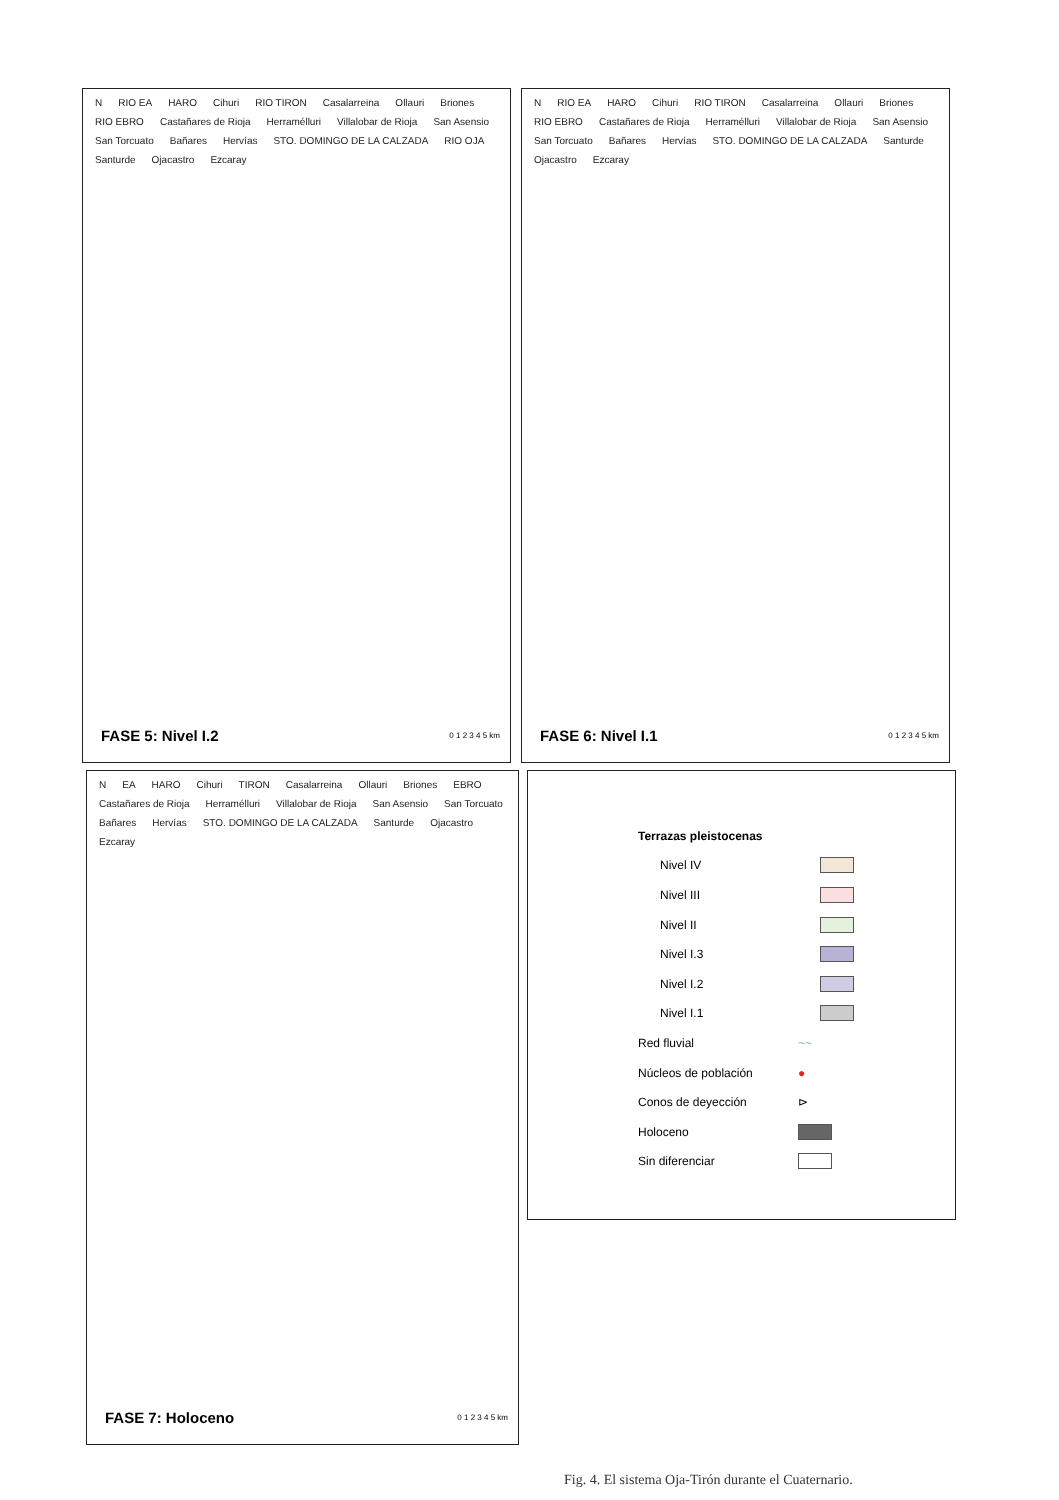N RIO EA HARO Cihuri RIO TIRON Casalarreina Ollauri Briones RIO EBRO Castañares de Rioja Herramélluri Villalobar de Rioja San Asensio San Torcuato Bañares Hervías STO. DOMINGO DE LA CALZADA RIO OJA Santurde Ojacastro Ezcaray
FASE 5: Nivel I.2 0 1 2 3 4 5 km
N RIO EA HARO Cihuri RIO TIRON Casalarreina Ollauri Briones RIO EBRO Castañares de Rioja Herramélluri Villalobar de Rioja San Asensio San Torcuato Bañares Hervías STO. DOMINGO DE LA CALZADA Santurde Ojacastro Ezcaray
FASE 6: Nivel I.1 0 1 2 3 4 5 km
N EA HARO Cihuri TIRON Casalarreina Ollauri Briones EBRO Castañares de Rioja Herramélluri Villalobar de Rioja San Asensio San Torcuato Bañares Hervías STO. DOMINGO DE LA CALZADA Santurde Ojacastro Ezcaray
FASE 7: Holoceno 0 1 2 3 4 5 km
Terrazas pleistocenas
Nivel IV
Nivel III
Nivel II
Nivel I.3
Nivel I.2
Nivel I.1
Red fluvial ~~
Núcleos de población ●
Conos de deyección ⊳
Holoceno
Sin diferenciar
Fig. 4. El sistema Oja-Tirón durante el Cuaternario.